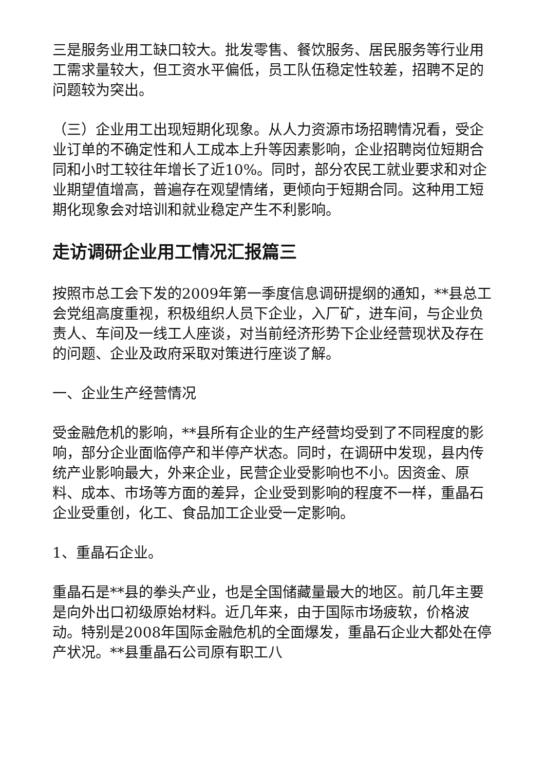三是服务业用工缺口较大。批发零售、餐饮服务、居民服务等行业用工需求量较大，但工资水平偏低，员工队伍稳定性较差，招聘不足的问题较为突出。
（三）企业用工出现短期化现象。从人力资源市场招聘情况看，受企业订单的不确定性和人工成本上升等因素影响，企业招聘岗位短期合同和小时工较往年增长了近10%。同时，部分农民工就业要求和对企业期望值增高，普遍存在观望情绪，更倾向于短期合同。这种用工短期化现象会对培训和就业稳定产生不利影响。
走访调研企业用工情况汇报篇三
按照市总工会下发的2009年第一季度信息调研提纲的通知，**县总工会党组高度重视，积极组织人员下企业，入厂矿，进车间，与企业负责人、车间及一线工人座谈，对当前经济形势下企业经营现状及存在的问题、企业及政府采取对策进行座谈了解。
一、企业生产经营情况
受金融危机的影响，**县所有企业的生产经营均受到了不同程度的影响，部分企业面临停产和半停产状态。同时，在调研中发现，县内传统产业影响最大，外来企业，民营企业受影响也不小。因资金、原料、成本、市场等方面的差异，企业受到影响的程度不一样，重晶石企业受重创，化工、食品加工企业受一定影响。
1、重晶石企业。
重晶石是**县的拳头产业，也是全国储藏量最大的地区。前几年主要是向外出口初级原始材料。近几年来，由于国际市场疲软，价格波动。特别是2008年国际金融危机的全面爆发，重晶石企业大都处在停产状况。**县重晶石公司原有职工八